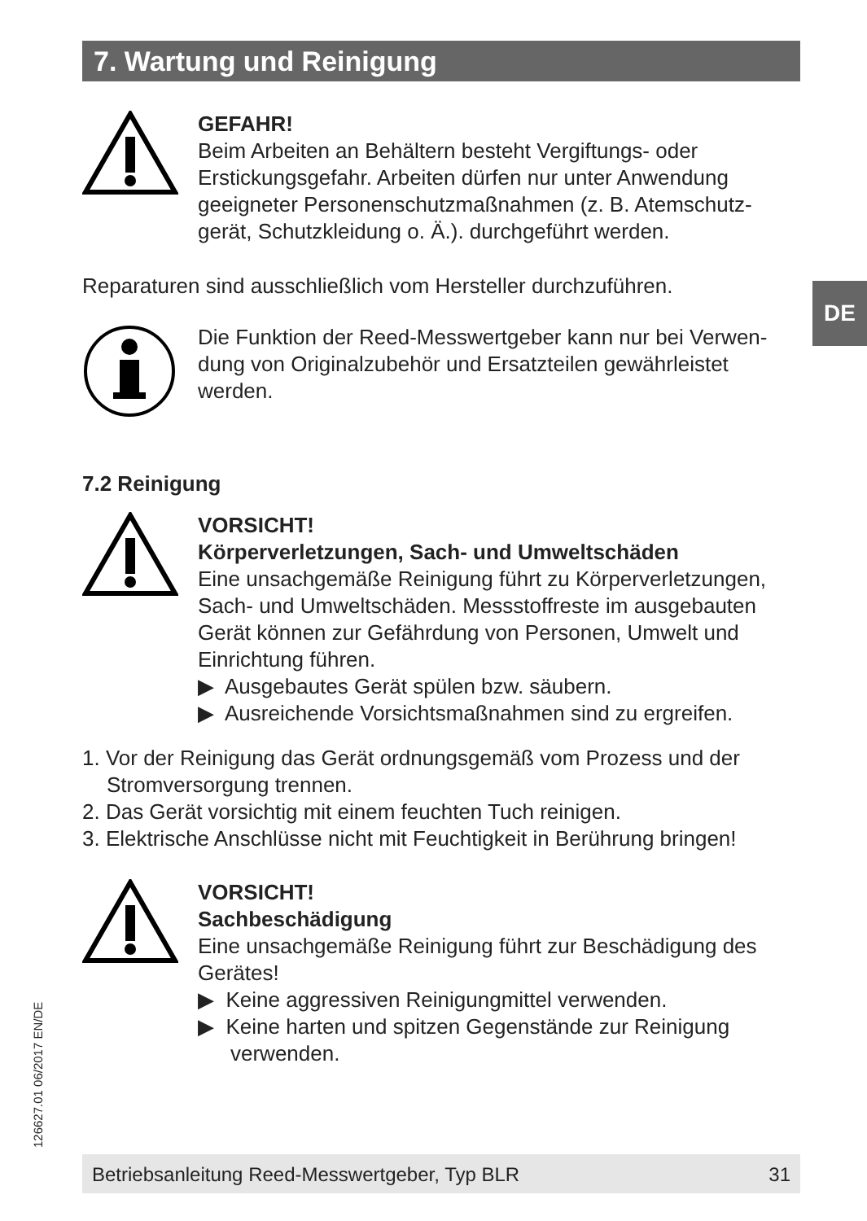7. Wartung und Reinigung
GEFAHR!
Beim Arbeiten an Behältern besteht Vergiftungs- oder Erstickungsgefahr. Arbeiten dürfen nur unter Anwendung geeigneter Personenschutzmaßnahmen (z. B. Atemschutz-gerät, Schutzkleidung o. Ä.). durchgeführt werden.
Reparaturen sind ausschließlich vom Hersteller durchzuführen.
Die Funktion der Reed-Messwertgeber kann nur bei Verwen-dung von Originalzubehör und Ersatzteilen gewährleistet werden.
7.2 Reinigung
VORSICHT!
Körperverletzungen, Sach- und Umweltschäden
Eine unsachgemäße Reinigung führt zu Körperverletzungen, Sach- und Umweltschäden. Messstoffreste im ausgebauten Gerät können zur Gefährdung von Personen, Umwelt und Einrichtung führen.
▶ Ausgebautes Gerät spülen bzw. säubern.
▶ Ausreichende Vorsichtsmaßnahmen sind zu ergreifen.
1. Vor der Reinigung das Gerät ordnungsgemäß vom Prozess und der Stromversorgung trennen.
2. Das Gerät vorsichtig mit einem feuchten Tuch reinigen.
3. Elektrische Anschlüsse nicht mit Feuchtigkeit in Berührung bringen!
VORSICHT!
Sachbeschädigung
Eine unsachgemäße Reinigung führt zur Beschädigung des Gerätes!
▶ Keine aggressiven Reinigungmittel verwenden.
▶ Keine harten und spitzen Gegenstände zur Reinigung verwenden.
DE
126627.01 06/2017 EN/DE
Betriebsanleitung Reed-Messwertgeber, Typ BLR 31